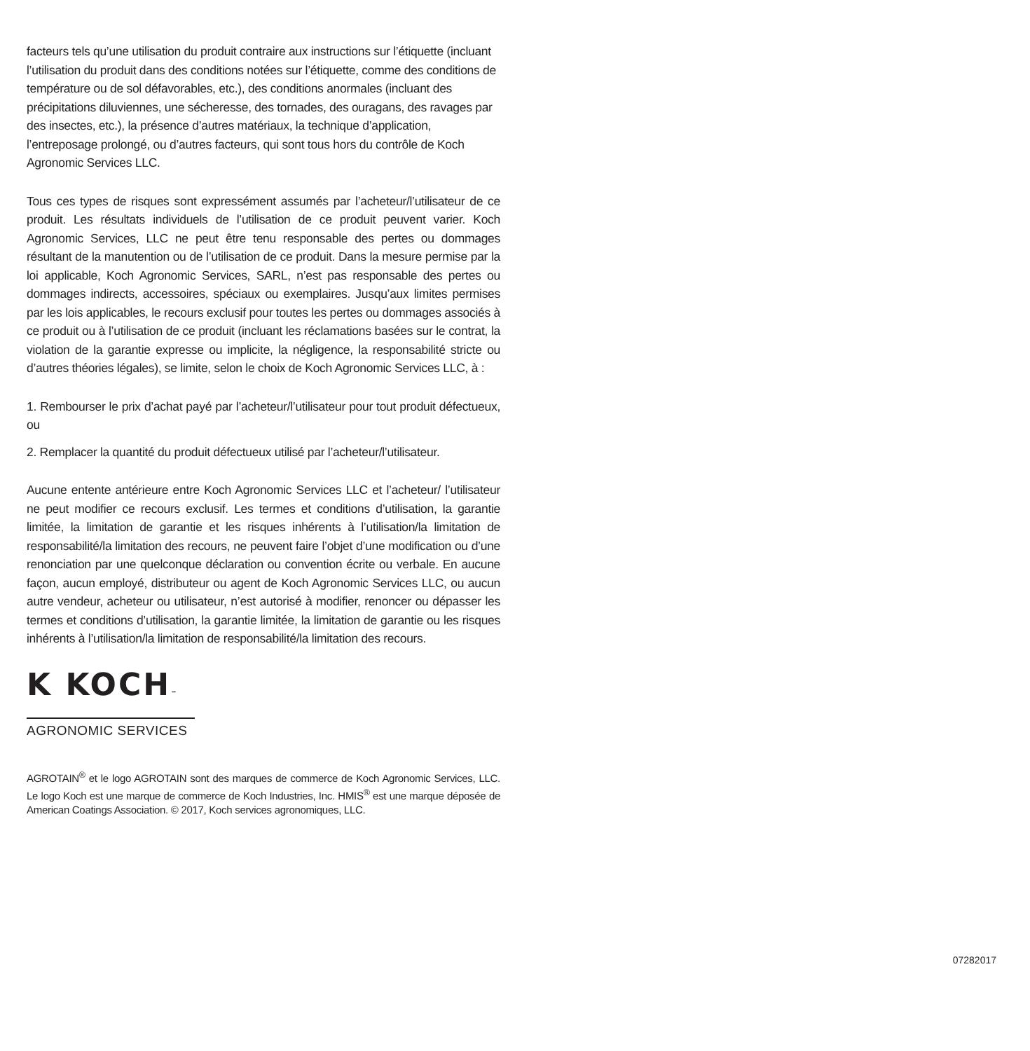facteurs tels qu’une utilisation du produit contraire aux instructions sur l’étiquette (incluant l’utilisation du produit dans des conditions notées sur l’étiquette, comme des conditions de température ou de sol défavorables, etc.), des conditions anormales (incluant des précipitations diluviennes, une sécheresse, des tornades, des ouragans, des ravages par des insectes, etc.), la présence d’autres matériaux, la technique d’application, l’entreposage prolongé, ou d’autres facteurs, qui sont tous hors du contrôle de Koch Agronomic Services LLC.
Tous ces types de risques sont expressément assumés par l’acheteur/l’utilisateur de ce produit. Les résultats individuels de l’utilisation de ce produit peuvent varier. Koch Agronomic Services, LLC ne peut être tenu responsable des pertes ou dommages résultant de la manutention ou de l’utilisation de ce produit. Dans la mesure permise par la loi applicable, Koch Agronomic Services, SARL, n’est pas responsable des pertes ou dommages indirects, accessoires, spéciaux ou exemplaires. Jusqu’aux limites permises par les lois applicables, le recours exclusif pour toutes les pertes ou dommages associés à ce produit ou à l’utilisation de ce produit (incluant les réclamations basées sur le contrat, la violation de la garantie expresse ou implicite, la négligence, la responsabilité stricte ou d’autres théories légales), se limite, selon le choix de Koch Agronomic Services LLC, à :
1. Rembourser le prix d’achat payé par l’acheteur/l’utilisateur pour tout produit défectueux, ou
2. Remplacer la quantité du produit défectueux utilisé par l’acheteur/l’utilisateur.
Aucune entente antérieure entre Koch Agronomic Services LLC et l’acheteur/ l’utilisateur ne peut modifier ce recours exclusif. Les termes et conditions d’utilisation, la garantie limitée, la limitation de garantie et les risques inhérents à l’utilisation/la limitation de responsabilité/la limitation des recours, ne peuvent faire l’objet d’une modification ou d’une renonciation par une quelconque déclaration ou convention écrite ou verbale. En aucune façon, aucun employé, distributeur ou agent de Koch Agronomic Services LLC, ou aucun autre vendeur, acheteur ou utilisateur, n’est autorisé à modifier, renoncer ou dépasser les termes et conditions d’utilisation, la garantie limitée, la limitation de garantie ou les risques inhérents à l’utilisation/la limitation de responsabilité/la limitation des recours.
K KOCH™
AGRONOMIC SERVICES
AGROTAIN<sup>®</sup> et le logo AGROTAIN sont des marques de commerce de Koch Agronomic Services, LLC. Le logo Koch est une marque de commerce de Koch Industries, Inc. HMIS<sup>®</sup> est une marque déposée de American Coatings Association. © 2017, Koch services agronomiques, LLC.
07282017